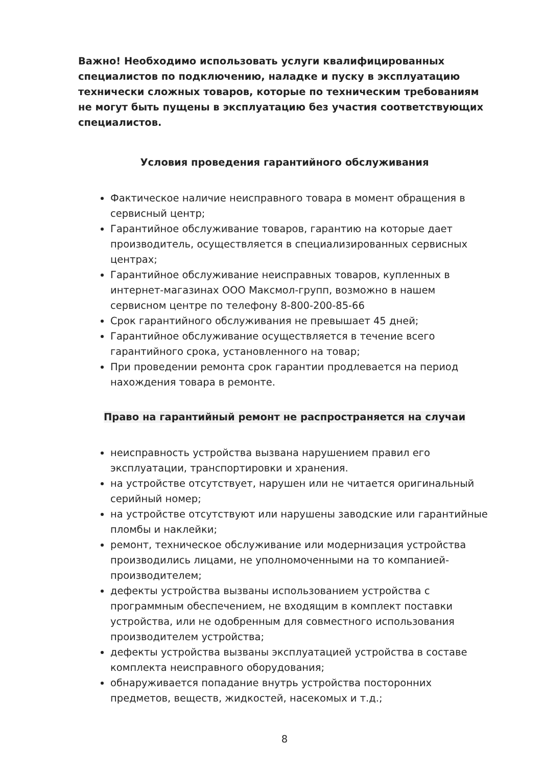Важно! Необходимо использовать услуги квалифицированных специалистов по подключению, наладке и пуску в эксплуатацию технически сложных товаров, которые по техническим требованиям не могут быть пущены в эксплуатацию без участия соответствующих специалистов.
Условия проведения гарантийного обслуживания
Фактическое наличие неисправного товара в момент обращения в сервисный центр;
Гарантийное обслуживание товаров, гарантию на которые дает производитель, осуществляется в специализированных сервисных центрах;
Гарантийное обслуживание неисправных товаров, купленных в интернет-магазинах ООО Максмол-групп, возможно в нашем сервисном центре по телефону 8-800-200-85-66
Срок гарантийного обслуживания не превышает 45 дней;
Гарантийное обслуживание осуществляется в течение всего гарантийного срока, установленного на товар;
При проведении ремонта срок гарантии продлевается на период нахождения товара в ремонте.
Право на гарантийный ремонт не распространяется на случаи
неисправность устройства вызвана нарушением правил его эксплуатации, транспортировки и хранения.
на устройстве отсутствует, нарушен или не читается оригинальный серийный номер;
на устройстве отсутствуют или нарушены заводские или гарантийные пломбы и наклейки;
ремонт, техническое обслуживание или модернизация устройства производились лицами, не уполномоченными на то компанией-производителем;
дефекты устройства вызваны использованием устройства с программным обеспечением, не входящим в комплект поставки устройства, или не одобренным для совместного использования производителем устройства;
дефекты устройства вызваны эксплуатацией устройства в составе комплекта неисправного оборудования;
обнаруживается попадание внутрь устройства посторонних предметов, веществ, жидкостей, насекомых и т.д.;
8